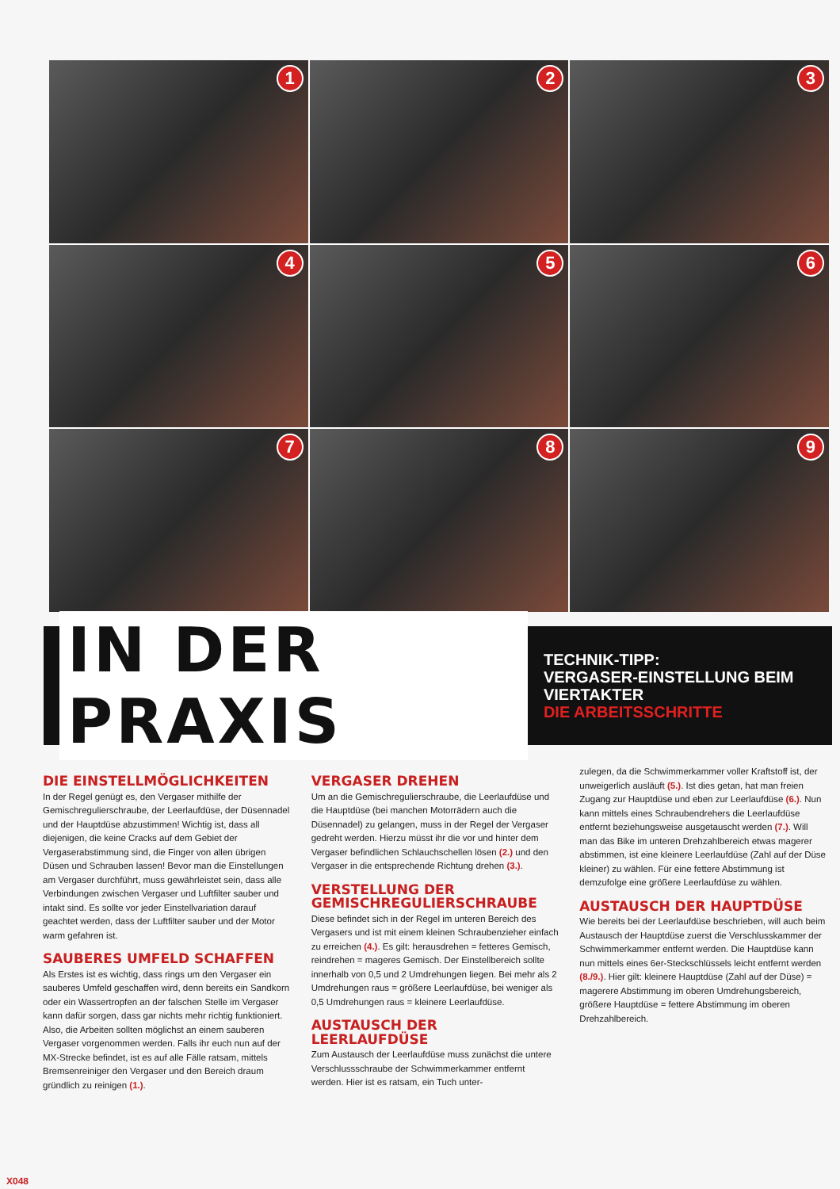1
2
3
4
5
6
7
8
9
IN DER PRAXIS
TECHNIK-TIPP:
VERGASER-EINSTELLUNG BEIM VIERTAKTER
DIE ARBEITSSCHRITTE
DIE EINSTELLMÖGLICHKEITEN
In der Regel genügt es, den Vergaser mithilfe der Gemischregulierschraube, der Leerlaufdüse, der Düsennadel und der Hauptdüse abzustimmen! Wichtig ist, dass all diejenigen, die keine Cracks auf dem Gebiet der Vergaserabstimmung sind, die Finger von allen übrigen Düsen und Schrauben lassen! Bevor man die Einstellungen am Vergaser durchführt, muss gewährleistet sein, dass alle Verbindungen zwischen Vergaser und Luftfilter sauber und intakt sind. Es sollte vor jeder Einstellvariation darauf geachtet werden, dass der Luftfilter sauber und der Motor warm gefahren ist.
SAUBERES UMFELD SCHAFFEN
Als Erstes ist es wichtig, dass rings um den Vergaser ein sauberes Umfeld geschaffen wird, denn bereits ein Sandkorn oder ein Wassertropfen an der falschen Stelle im Vergaser kann dafür sorgen, dass gar nichts mehr richtig funktioniert. Also, die Arbeiten sollten möglichst an einem sauberen Vergaser vorgenommen werden. Falls ihr euch nun auf der MX-Strecke befindet, ist es auf alle Fälle ratsam, mittels Bremsenreiniger den Vergaser und den Bereich draum gründlich zu reinigen (1.).
VERGASER DREHEN
Um an die Gemischregulierschraube, die Leerlaufdüse und die Hauptdüse (bei manchen Motorrädern auch die Düsennadel) zu gelangen, muss in der Regel der Vergaser gedreht werden. Hierzu müsst ihr die vor und hinter dem Vergaser befindlichen Schlauchschellen lösen (2.) und den Vergaser in die entsprechende Richtung drehen (3.).
VERSTELLUNG DER GEMISCHREGULIERSCHRAUBE
Diese befindet sich in der Regel im unteren Bereich des Vergasers und ist mit einem kleinen Schraubenzieher einfach zu erreichen (4.). Es gilt: herausdrehen = fetteres Gemisch, reindrehen = mageres Gemisch. Der Einstellbereich sollte innerhalb von 0,5 und 2 Umdrehungen liegen. Bei mehr als 2 Umdrehungen raus = größere Leerlaufdüse, bei weniger als 0,5 Umdrehungen raus = kleinere Leerlaufdüse.
AUSTAUSCH DER LEERLAUFDÜSE
Zum Austausch der Leerlaufdüse muss zunächst die untere Verschlussschraube der Schwimmerkammer entfernt werden. Hier ist es ratsam, ein Tuch unter-
zulegen, da die Schwimmerkammer voller Kraftstoff ist, der unweigerlich ausläuft (5.). Ist dies getan, hat man freien Zugang zur Hauptdüse und eben zur Leerlaufdüse (6.). Nun kann mittels eines Schraubendrehers die Leerlaufdüse entfernt beziehungsweise ausgetauscht werden (7.). Will man das Bike im unteren Drehzahlbereich etwas magerer abstimmen, ist eine kleinere Leerlaufdüse (Zahl auf der Düse kleiner) zu wählen. Für eine fettere Abstimmung ist demzufolge eine größere Leerlaufdüse zu wählen.
AUSTAUSCH DER HAUPTDÜSE
Wie bereits bei der Leerlaufdüse beschrieben, will auch beim Austausch der Hauptdüse zuerst die Verschlusskammer der Schwimmerkammer entfernt werden. Die Hauptdüse kann nun mittels eines 6er-Steckschlüssels leicht entfernt werden (8./9.). Hier gilt: kleinere Hauptdüse (Zahl auf der Düse) = magerere Abstimmung im oberen Umdrehungsbereich, größere Hauptdüse = fettere Abstimmung im oberen Drehzahlbereich.
X048